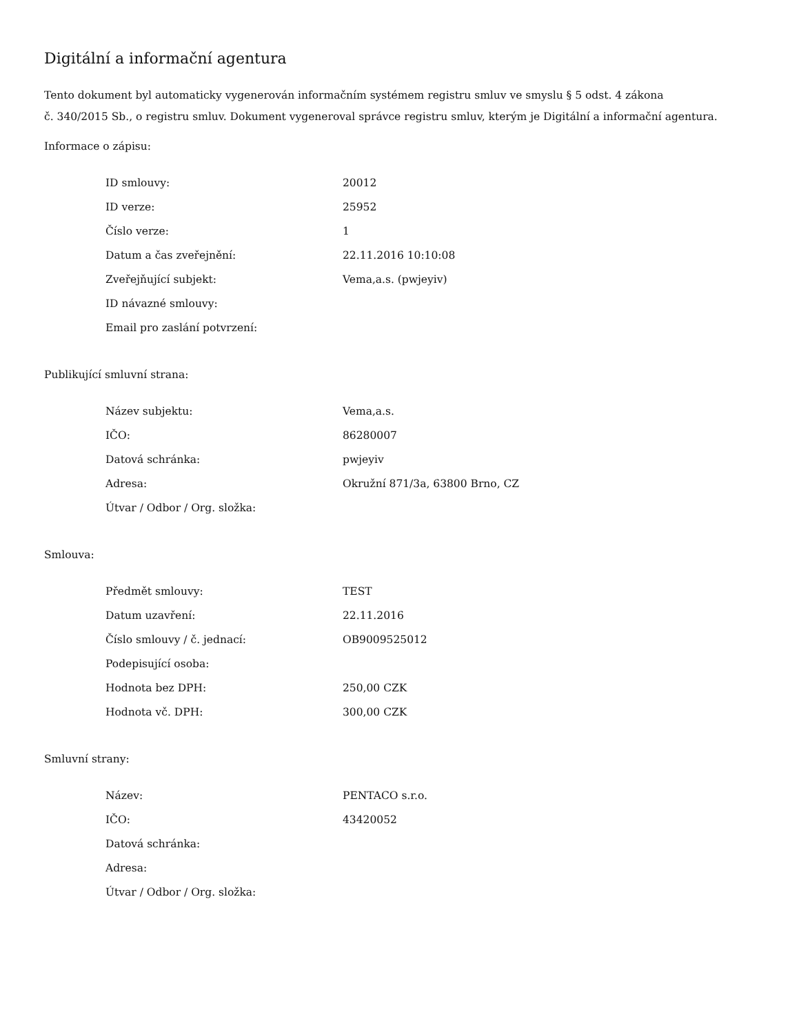Digitální a informační agentura
Tento dokument byl automaticky vygenerován informačním systémem registru smluv ve smyslu § 5 odst. 4 zákona
č. 340/2015 Sb., o registru smluv. Dokument vygeneroval správce registru smluv, kterým je Digitální a informační agentura.
Informace o zápisu:
| ID smlouvy: | 20012 |
| ID verze: | 25952 |
| Číslo verze: | 1 |
| Datum a čas zveřejnění: | 22.11.2016 10:10:08 |
| Zveřejňující subjekt: | Vema,a.s. (pwjeyiv) |
| ID návazné smlouvy: | |
| Email pro zaslání potvrzení: | |
Publikující smluvní strana:
| Název subjektu: | Vema,a.s. |
| IČO: | 86280007 |
| Datová schránka: | pwjeyiv |
| Adresa: | Okružní 871/3a, 63800 Brno, CZ |
| Útvar / Odbor / Org. složka: | |
Smlouva:
| Předmět smlouvy: | TEST |
| Datum uzavření: | 22.11.2016 |
| Číslo smlouvy / č. jednací: | OB9009525012 |
| Podepisující osoba: | |
| Hodnota bez DPH: | 250,00 CZK |
| Hodnota vč. DPH: | 300,00 CZK |
Smluvní strany:
| Název: | PENTACO s.r.o. |
| IČO: | 43420052 |
| Datová schránka: | |
| Adresa: | |
| Útvar / Odbor / Org. složka: | |